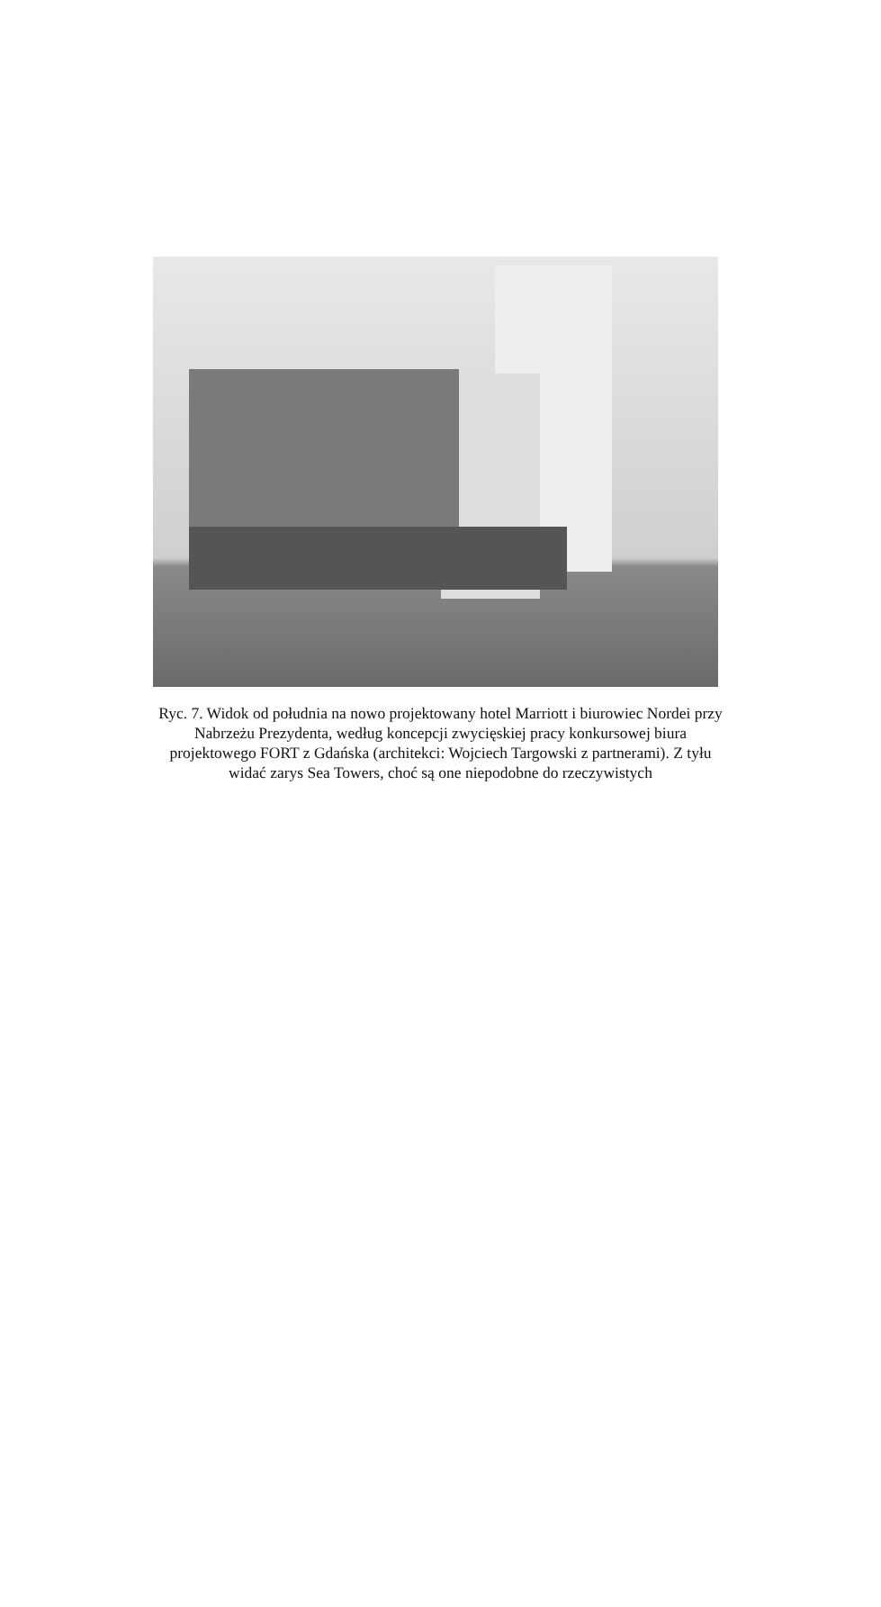Ryc. 7. Widok od południa na nowo projektowany hotel Marriott i biurowiec Nordei przy Nabrzeżu Prezydenta, według koncepcji zwycięskiej pracy konkursowej biura projektowego FORT z Gdańska (architekci: Wojciech Targowski z partnerami). Z tyłu widać zarys Sea Towers, choć są one niepodobne do rzeczywistych